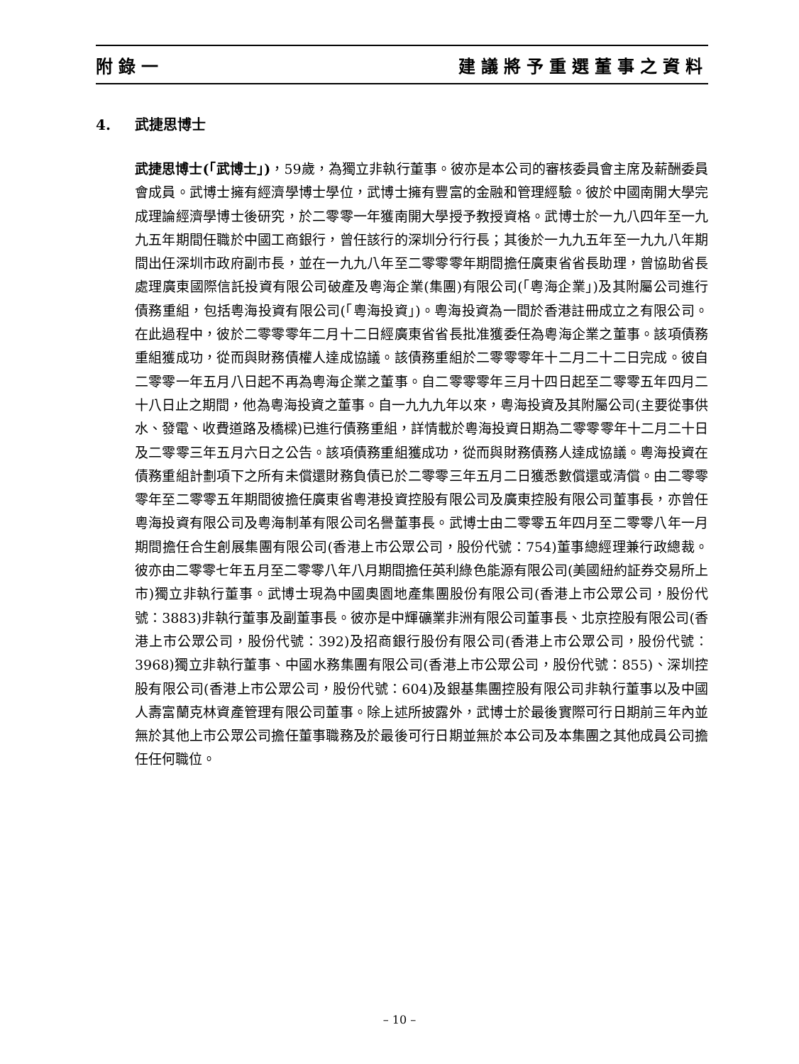附錄一 建議將予重選董事之資料
4. 武捷思博士
武捷思博士(「武博士」)，59歲，為獨立非執行董事。彼亦是本公司的審核委員會主席及薪酬委員會成員。武博士擁有經濟學博士學位，武博士擁有豐富的金融和管理經驗。彼於中國南開大學完成理論經濟學博士後研究，於二零零一年獲南開大學授予教授資格。武博士於一九八四年至一九九五年期間任職於中國工商銀行，曾任該行的深圳分行行長；其後於一九九五年至一九九八年期間出任深圳市政府副市長，並在一九九八年至二零零零年期間擔任廣東省省長助理，曾協助省長處理廣東國際信託投資有限公司破產及粵海企業(集團)有限公司(「粵海企業」)及其附屬公司進行債務重組，包括粵海投資有限公司(「粵海投資」)。粵海投資為一間於香港註冊成立之有限公司。在此過程中，彼於二零零零年二月十二日經廣東省省長批准獲委任為粵海企業之董事。該項債務重組獲成功，從而與財務債權人達成協議。該債務重組於二零零零年十二月二十二日完成。彼自二零零一年五月八日起不再為粵海企業之董事。自二零零零年三月十四日起至二零零五年四月二十八日止之期間，他為粵海投資之董事。自一九九九年以來，粵海投資及其附屬公司(主要從事供水、發電、收費道路及橋樑)已進行債務重組，詳情載於粵海投資日期為二零零零年十二月二十日及二零零三年五月六日之公告。該項債務重組獲成功，從而與財務債務人達成協議。粵海投資在債務重組計劃項下之所有未償還財務負債已於二零零三年五月二日獲悉數償還或清償。由二零零零年至二零零五年期間彼擔任廣東省粵港投資控股有限公司及廣東控股有限公司董事長，亦曾任粵海投資有限公司及粵海制革有限公司名譽董事長。武博士由二零零五年四月至二零零八年一月期間擔任合生創展集團有限公司(香港上市公眾公司，股份代號：754)董事總經理兼行政總裁。彼亦由二零零七年五月至二零零八年八月期間擔任英利綠色能源有限公司(美國紐約証券交易所上市)獨立非執行董事。武博士現為中國奧園地產集團股份有限公司(香港上市公眾公司，股份代號：3883)非執行董事及副董事長。彼亦是中輝礦業非洲有限公司董事長、北京控股有限公司(香港上市公眾公司，股份代號：392)及招商銀行股份有限公司(香港上市公眾公司，股份代號：3968)獨立非執行董事、中國水務集團有限公司(香港上市公眾公司，股份代號：855)、深圳控股有限公司(香港上市公眾公司，股份代號：604)及銀基集團控股有限公司非執行董事以及中國人壽富蘭克林資產管理有限公司董事。除上述所披露外，武博士於最後實際可行日期前三年內並無於其他上市公眾公司擔任董事職務及於最後可行日期並無於本公司及本集團之其他成員公司擔任任何職位。
– 10 –